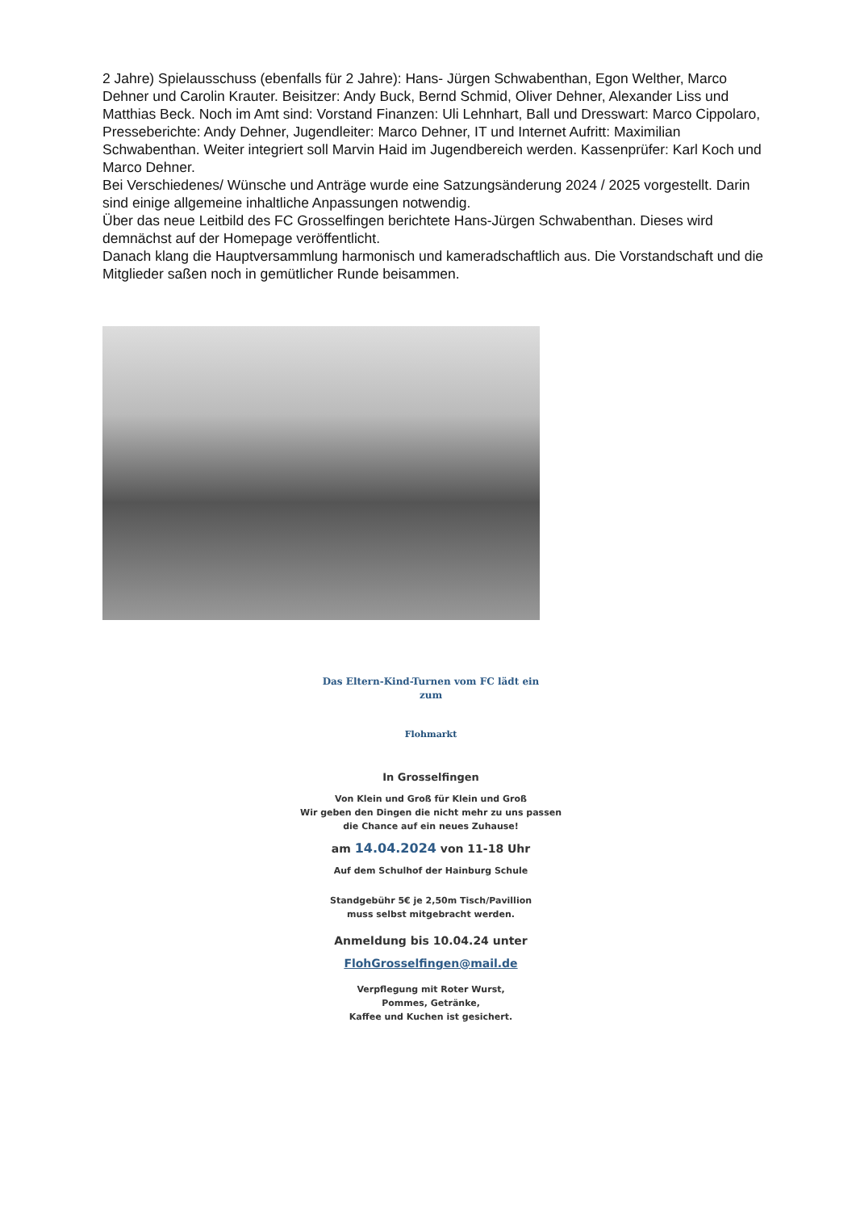2 Jahre) Spielausschuss (ebenfalls für 2 Jahre): Hans- Jürgen Schwabenthan, Egon Welther, Marco Dehner und Carolin Krauter. Beisitzer: Andy Buck, Bernd Schmid, Oliver Dehner, Alexander Liss und Matthias Beck. Noch im Amt sind: Vorstand Finanzen: Uli Lehnhart, Ball und Dresswart: Marco Cippolaro, Presseberichte: Andy Dehner, Jugendleiter: Marco Dehner, IT und Internet Aufritt: Maximilian Schwabenthan. Weiter integriert soll Marvin Haid im Jugendbereich werden. Kassenprüfer: Karl Koch und Marco Dehner.
Bei Verschiedenes/ Wünsche und Anträge wurde eine Satzungsänderung 2024 / 2025 vorgestellt. Darin sind einige allgemeine inhaltliche Anpassungen notwendig.
Über das neue Leitbild des FC Grosselfingen berichtete Hans-Jürgen Schwabenthan. Dieses wird demnächst auf der Homepage veröffentlicht.
Danach klang die Hauptversammlung harmonisch und kameradschaftlich aus. Die Vorstandschaft und die Mitglieder saßen noch in gemütlicher Runde beisammen.
Das Eltern-Kind-Turnen vom FC lädt ein
zum
Flohmarkt
In Grosselfingen
Von Klein und Groß für Klein und Groß
Wir geben den Dingen die nicht mehr zu uns passen
die Chance auf ein neues Zuhause!
am 14.04.2024 von 11-18 Uhr
Auf dem Schulhof der Hainburg Schule
Standgebühr 5€ je 2,50m Tisch/Pavillion
muss selbst mitgebracht werden.
Anmeldung bis 10.04.24 unter
FlohGrosselfingen@mail.de
Verpflegung mit Roter Wurst,
Pommes, Getränke,
Kaffee und Kuchen ist gesichert.